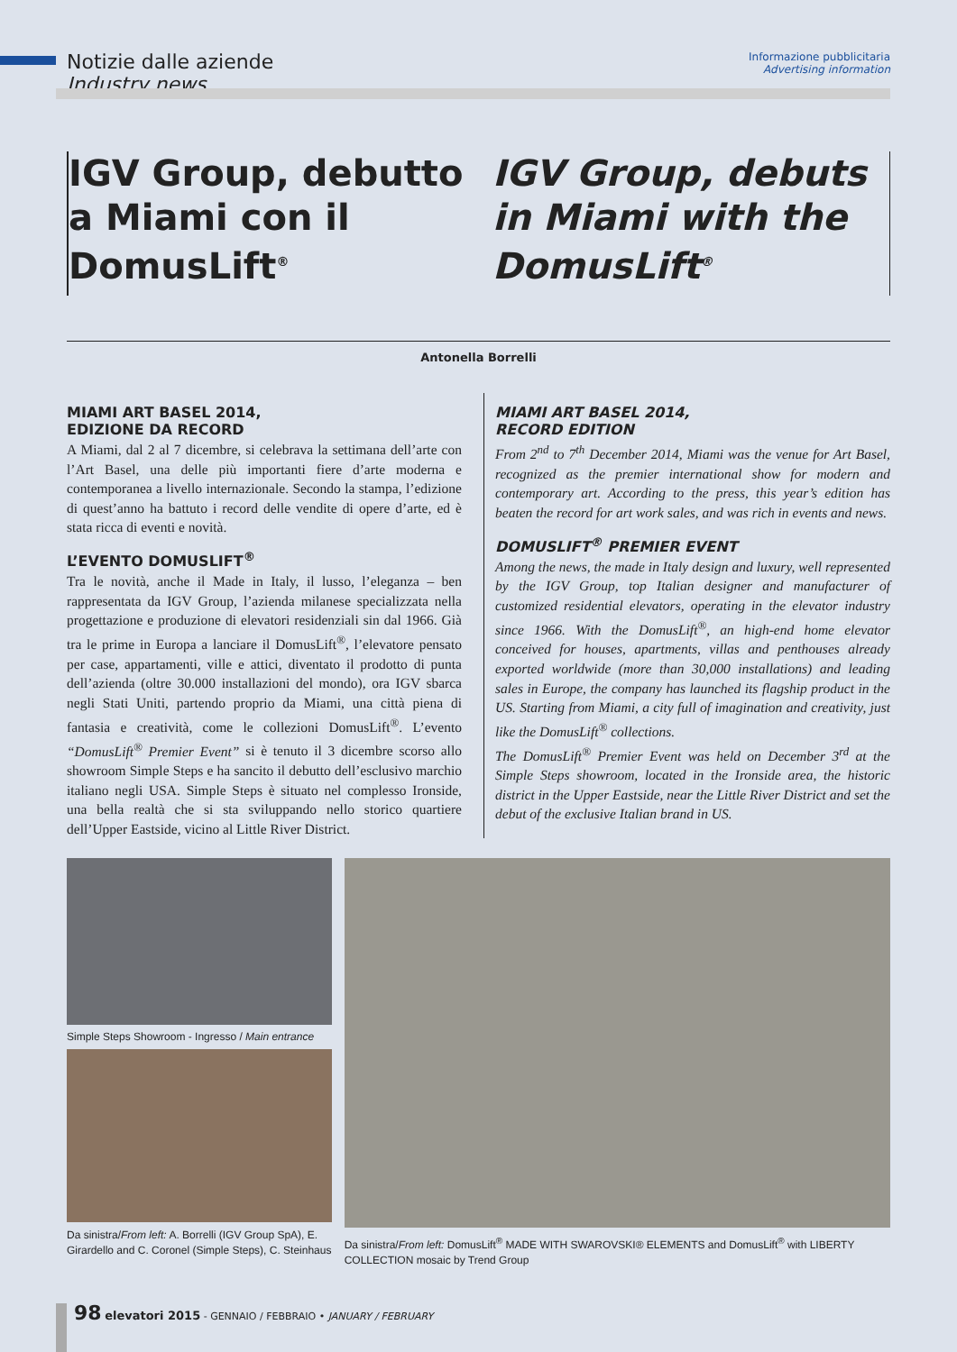Notizie dalle aziende
Industry news
Informazione pubblicitaria
Advertising information
IGV Group, debutto a Miami con il DomusLift<sup>®</sup>
IGV Group, debuts in Miami with the DomusLift<sup>®</sup>
Antonella Borrelli
MIAMI ART BASEL 2014,
EDIZIONE DA RECORD
A Miami, dal 2 al 7 dicembre, si celebrava la settimana dell’arte con l’Art Basel, una delle più importanti fiere d’arte moderna e contemporanea a livello internazionale. Secondo la stampa, l’edizione di quest’anno ha battuto i record delle vendite di opere d’arte, ed è stata ricca di eventi e novità.
L’EVENTO DOMUSLIFT<sup>®</sup>
Tra le novità, anche il Made in Italy, il lusso, l’eleganza – ben rappresentata da IGV Group, l’azienda milanese specializzata nella progettazione e produzione di elevatori residenziali sin dal 1966. Già tra le prime in Europa a lanciare il DomusLift<sup>®</sup>, l’elevatore pensato per case, appartamenti, ville e attici, diventato il prodotto di punta dell’azienda (oltre 30.000 installazioni del mondo), ora IGV sbarca negli Stati Uniti, partendo proprio da Miami, una città piena di fantasia e creatività, come le collezioni DomusLift<sup>®</sup>. L’evento “DomusLift<sup>®</sup> Premier Event” si è tenuto il 3 dicembre scorso allo showroom Simple Steps e ha sancito il debutto dell’esclusivo marchio italiano negli USA. Simple Steps è situato nel complesso Ironside, una bella realtà che si sta sviluppando nello storico quartiere dell’Upper Eastside, vicino al Little River District.
MIAMI ART BASEL 2014,
RECORD EDITION
From 2<sup>nd</sup> to 7<sup>th</sup> December 2014, Miami was the venue for Art Basel, recognized as the premier international show for modern and contemporary art. According to the press, this year’s edition has beaten the record for art work sales, and was rich in events and news.
DOMUSLIFT<sup>®</sup> PREMIER EVENT
Among the news, the made in Italy design and luxury, well represented by the IGV Group, top Italian designer and manufacturer of customized residential elevators, operating in the elevator industry since 1966. With the DomusLift<sup>®</sup>, an high-end home elevator conceived for houses, apartments, villas and penthouses already exported worldwide (more than 30,000 installations) and leading sales in Europe, the company has launched its flagship product in the US. Starting from Miami, a city full of imagination and creativity, just like the DomusLift<sup>®</sup> collections.
The DomusLift<sup>®</sup> Premier Event was held on December 3<sup>rd</sup> at the Simple Steps showroom, located in the Ironside area, the historic district in the Upper Eastside, near the Little River District and set the debut of the exclusive Italian brand in US.
Simple Steps Showroom - Ingresso / Main entrance
Da sinistra/From left: A. Borrelli (IGV Group SpA), E. Girardello and C. Coronel (Simple Steps), C. Steinhaus
Da sinistra/From left: DomusLift<sup>®</sup> MADE WITH SWAROVSKI® ELEMENTS and DomusLift<sup>®</sup> with LIBERTY COLLECTION mosaic by Trend Group
98 elevatori 2015 - GENNAIO / FEBBRAIO • JANUARY / FEBRUARY